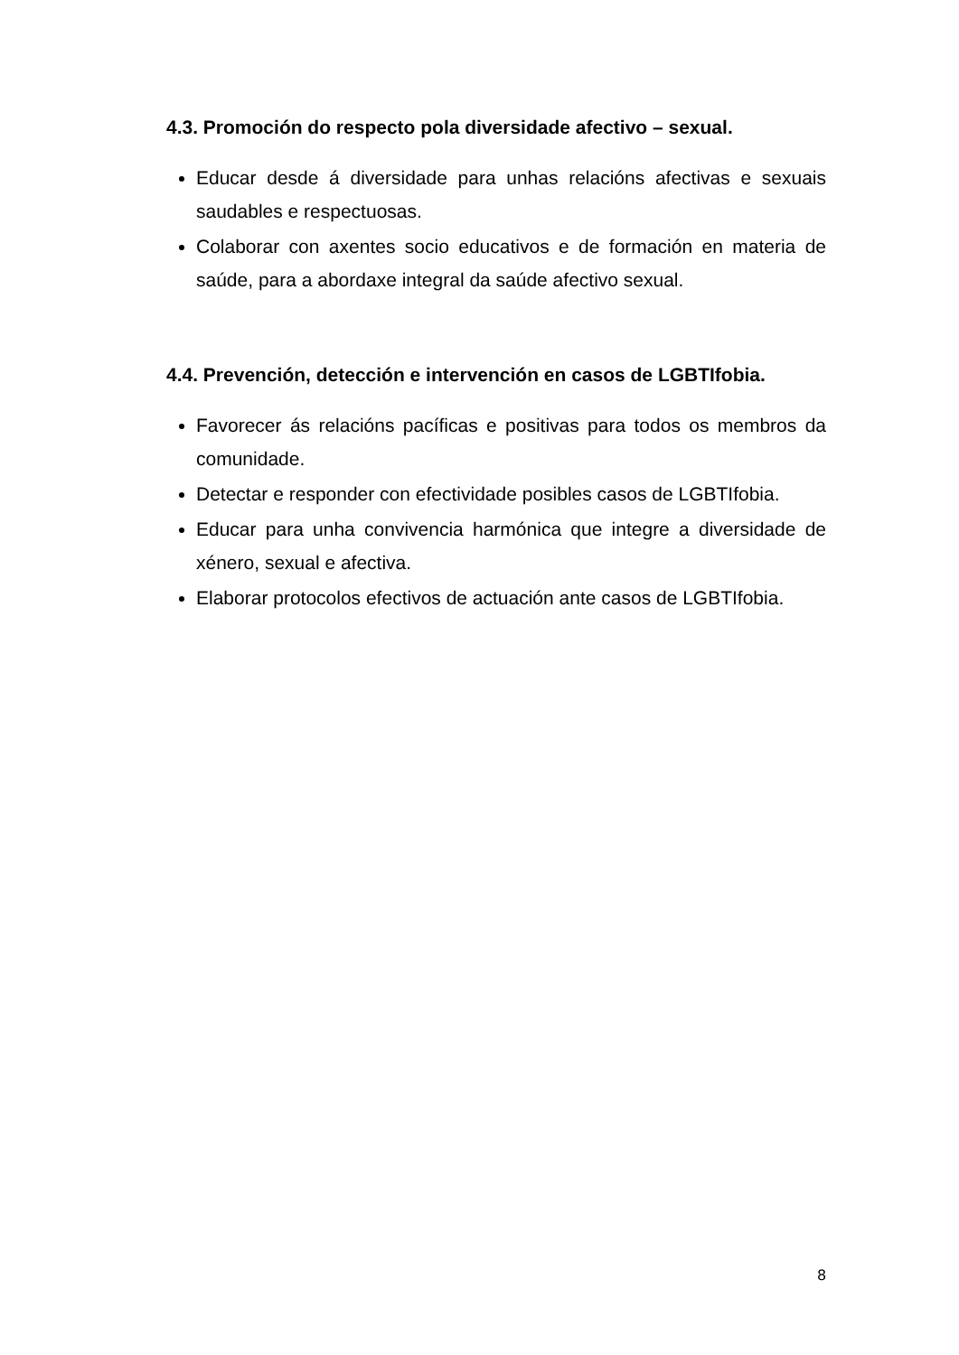4.3. Promoción do respecto pola diversidade afectivo – sexual.
Educar desde á diversidade para unhas relacións afectivas e sexuais saudables e respectuosas.
Colaborar con axentes socio educativos e de formación en materia de saúde, para a abordaxe integral da saúde afectivo sexual.
4.4. Prevención, detección e intervención en casos de LGBTIfobia.
Favorecer ás relacións pacíficas e positivas para todos os membros da comunidade.
Detectar e responder con efectividade posibles casos de LGBTIfobia.
Educar para unha convivencia harmónica que integre a diversidade de xénero, sexual e afectiva.
Elaborar protocolos efectivos de actuación ante casos de LGBTIfobia.
8